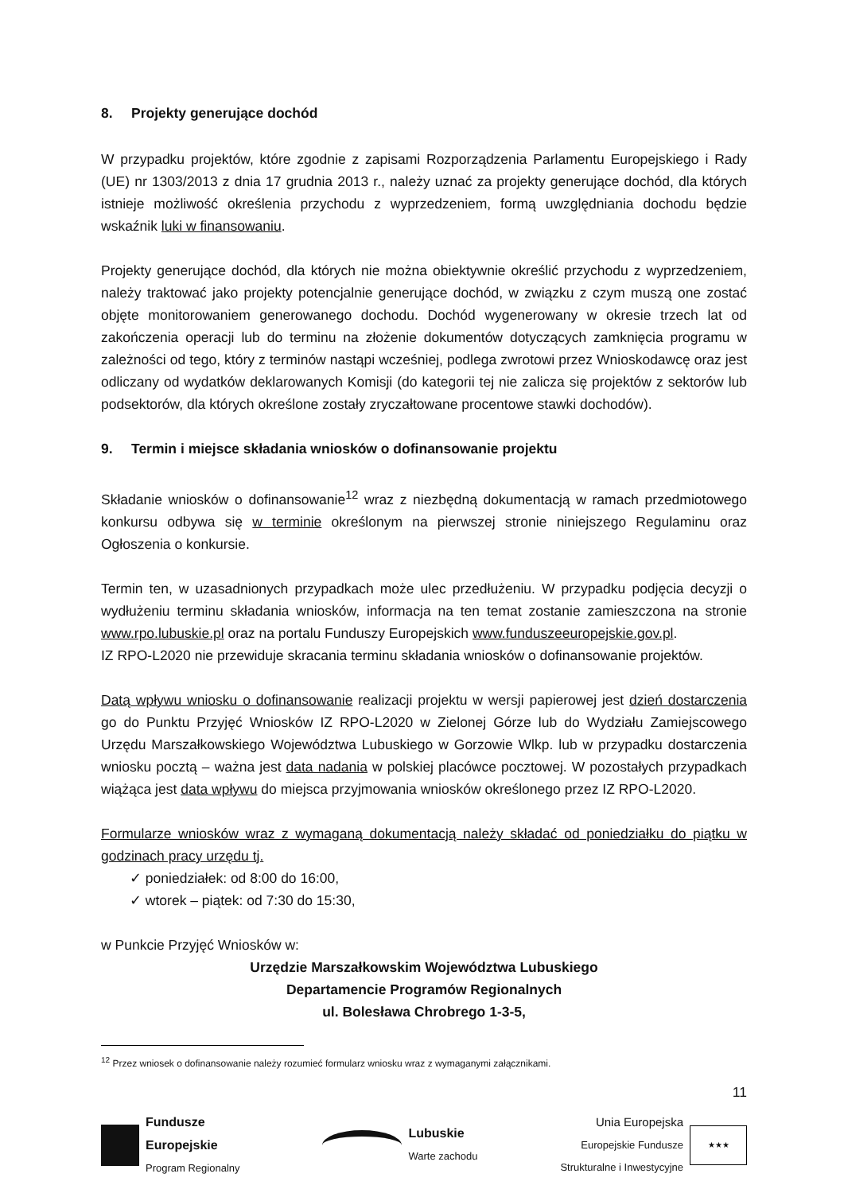8. Projekty generujące dochód
W przypadku projektów, które zgodnie z zapisami Rozporządzenia Parlamentu Europejskiego i Rady (UE) nr 1303/2013 z dnia 17 grudnia 2013 r., należy uznać za projekty generujące dochód, dla których istnieje możliwość określenia przychodu z wyprzedzeniem, formą uwzględniania dochodu będzie wskaźnik luki w finansowaniu.
Projekty generujące dochód, dla których nie można obiektywnie określić przychodu z wyprzedzeniem, należy traktować jako projekty potencjalnie generujące dochód, w związku z czym muszą one zostać objęte monitorowaniem generowanego dochodu. Dochód wygenerowany w okresie trzech lat od zakończenia operacji lub do terminu na złożenie dokumentów dotyczących zamknięcia programu w zależności od tego, który z terminów nastąpi wcześniej, podlega zwrotowi przez Wnioskodawcę oraz jest odliczany od wydatków deklarowanych Komisji (do kategorii tej nie zalicza się projektów z sektorów lub podsektorów, dla których określone zostały zryczałtowane procentowe stawki dochodów).
9. Termin i miejsce składania wniosków o dofinansowanie projektu
Składanie wniosków o dofinansowanie<sup>12</sup> wraz z niezbędną dokumentacją w ramach przedmiotowego konkursu odbywa się w terminie określonym na pierwszej stronie niniejszego Regulaminu oraz Ogłoszenia o konkursie.
Termin ten, w uzasadnionych przypadkach może ulec przedłużeniu. W przypadku podjęcia decyzji o wydłużeniu terminu składania wniosków, informacja na ten temat zostanie zamieszczona na stronie www.rpo.lubuskie.pl oraz na portalu Funduszy Europejskich www.funduszeeuropejskie.gov.pl.
IZ RPO-L2020 nie przewiduje skracania terminu składania wniosków o dofinansowanie projektów.
Datą wpływu wniosku o dofinansowanie realizacji projektu w wersji papierowej jest dzień dostarczenia go do Punktu Przyjęć Wniosków IZ RPO-L2020 w Zielonej Górze lub do Wydziału Zamiejscowego Urzędu Marszałkowskiego Województwa Lubuskiego w Gorzowie Wlkp. lub w przypadku dostarczenia wniosku pocztą – ważna jest data nadania w polskiej placówce pocztowej. W pozostałych przypadkach wiążąca jest data wpływu do miejsca przyjmowania wniosków określonego przez IZ RPO-L2020.
Formularze wniosków wraz z wymaganą dokumentacją należy składać od poniedziałku do piątku w godzinach pracy urzędu tj.
✓ poniedziałek: od 8:00 do 16:00,
✓ wtorek – piątek: od 7:30 do 15:30,
w Punkcie Przyjęć Wniosków w:
Urzędzie Marszałkowskim Województwa Lubuskiego
Departamencie Programów Regionalnych
ul. Bolesława Chrobrego 1-3-5,
<sup>12</sup> Przez wniosek o dofinansowanie należy rozumieć formularz wniosku wraz z wymaganymi załącznikami.
11
Fundusze
Europejskie
Program Regionalny
Lubuskie
Warte zachodu
Unia Europejska
Europejskie Fundusze
Strukturalne i Inwestycyjne
★★★